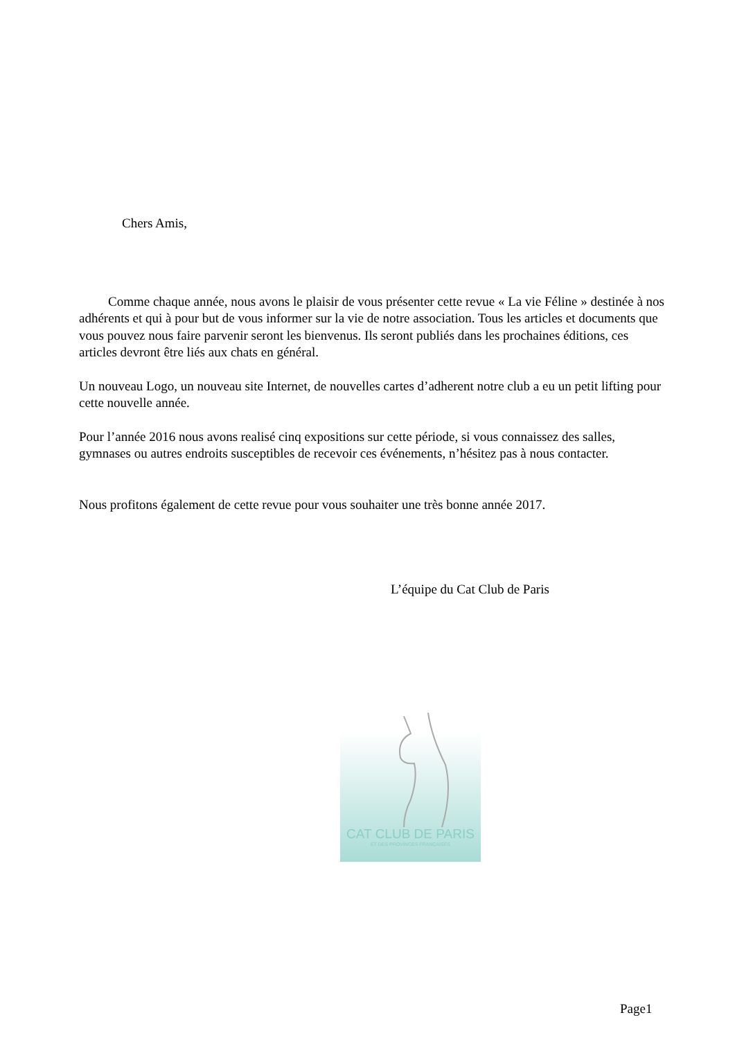Chers Amis,
Comme chaque année, nous avons le plaisir de vous présenter cette revue « La vie Féline » destinée à nos adhérents et qui à pour but de vous informer sur la vie de notre association. Tous les articles et documents que vous pouvez nous faire parvenir seront les bienvenus. Ils seront publiés dans les prochaines éditions, ces articles devront être liés aux chats en général.
Un nouveau Logo, un nouveau site Internet, de nouvelles cartes d’adherent notre club a eu un petit lifting pour cette nouvelle année.
Pour l’année 2016 nous avons realisé cinq expositions sur cette période, si vous connaissez des salles, gymnases ou autres endroits susceptibles de recevoir ces événements, n’hésitez pas à nous contacter.
Nous profitons également de cette revue pour vous souhaiter une très bonne année 2017.
L’équipe du Cat Club de Paris
CAT CLUB DE PARIS
ET DES PROVINCES FRANÇAISES
Page1